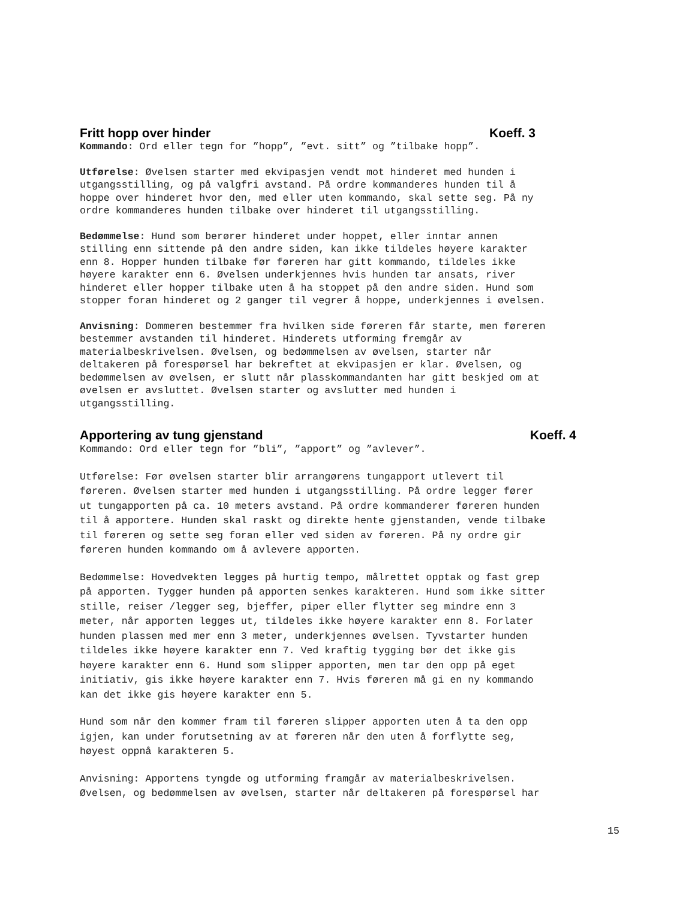Fritt hopp over hinder Koeff. 3
Kommando: Ord eller tegn for ”hopp”, ”evt. sitt” og ”tilbake hopp”.
Utførelse: Øvelsen starter med ekvipasjen vendt mot hinderet med hunden i utgangsstilling, og på valgfri avstand. På ordre kommanderes hunden til å hoppe over hinderet hvor den, med eller uten kommando, skal sette seg. På ny ordre kommanderes hunden tilbake over hinderet til utgangsstilling.
Bedømmelse: Hund som berører hinderet under hoppet, eller inntar annen stilling enn sittende på den andre siden, kan ikke tildeles høyere karakter enn 8. Hopper hunden tilbake før føreren har gitt kommando, tildeles ikke høyere karakter enn 6. Øvelsen underkjennes hvis hunden tar ansats, river hinderet eller hopper tilbake uten å ha stoppet på den andre siden. Hund som stopper foran hinderet og 2 ganger til vegrer å hoppe, underkjennes i øvelsen.
Anvisning: Dommeren bestemmer fra hvilken side føreren får starte, men føreren bestemmer avstanden til hinderet. Hinderets utforming fremgår av materialbeskrivelsen. Øvelsen, og bedømmelsen av øvelsen, starter når deltakeren på forespørsel har bekreftet at ekvipasjen er klar. Øvelsen, og bedømmelsen av øvelsen, er slutt når plasskommandanten har gitt beskjed om at øvelsen er avsluttet. Øvelsen starter og avslutter med hunden i utgangsstilling.
Apportering av tung gjenstand Koeff. 4
Kommando: Ord eller tegn for ”bli”, ”apport” og ”avlever”.
Utførelse: Før øvelsen starter blir arrangørens tungapport utlevert til føreren. Øvelsen starter med hunden i utgangsstilling. På ordre legger fører ut tungapporten på ca. 10 meters avstand. På ordre kommanderer føreren hunden til å apportere. Hunden skal raskt og direkte hente gjenstanden, vende tilbake til føreren og sette seg foran eller ved siden av føreren. På ny ordre gir føreren hunden kommando om å avlevere apporten.
Bedømmelse: Hovedvekten legges på hurtig tempo, målrettet opptak og fast grep på apporten. Tygger hunden på apporten senkes karakteren. Hund som ikke sitter stille, reiser /legger seg, bjeffer, piper eller flytter seg mindre enn 3 meter, når apporten legges ut, tildeles ikke høyere karakter enn 8. Forlater hunden plassen med mer enn 3 meter, underkjennes øvelsen. Tyvstarter hunden tildeles ikke høyere karakter enn 7. Ved kraftig tygging bør det ikke gis høyere karakter enn 6. Hund som slipper apporten, men tar den opp på eget initiativ, gis ikke høyere karakter enn 7. Hvis føreren må gi en ny kommando kan det ikke gis høyere karakter enn 5.
Hund som når den kommer fram til føreren slipper apporten uten å ta den opp igjen, kan under forutsetning av at føreren når den uten å forflytte seg, høyest oppnå karakteren 5.
Anvisning: Apportens tyngde og utforming framgår av materialbeskrivelsen. Øvelsen, og bedømmelsen av øvelsen, starter når deltakeren på forespørsel har
15